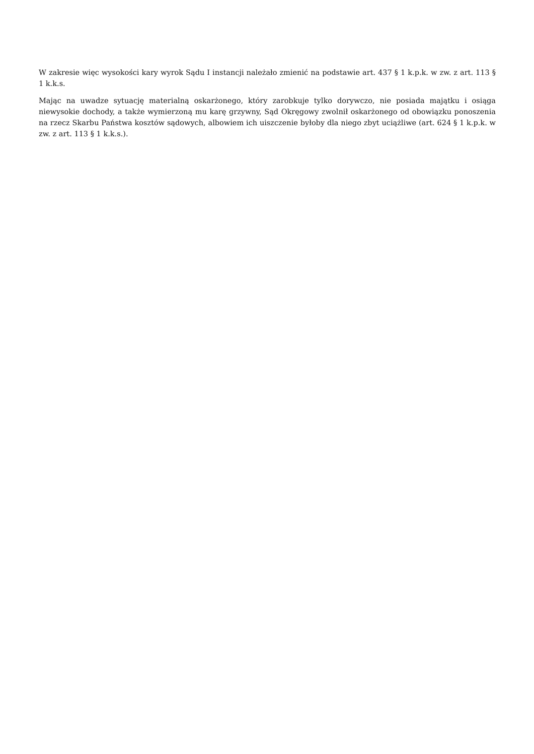W zakresie więc wysokości kary wyrok Sądu I instancji należało zmienić na podstawie art. 437 § 1 k.p.k. w zw. z art. 113 § 1 k.k.s.
Mając na uwadze sytuację materialną oskarżonego, który zarobkuje tylko dorywczo, nie posiada majątku i osiąga niewysokie dochody, a także wymierzoną mu karę grzywny, Sąd Okręgowy zwolnił oskarżonego od obowiązku ponoszenia na rzecz Skarbu Państwa kosztów sądowych, albowiem ich uiszczenie byłoby dla niego zbyt uciążliwe (art. 624 § 1 k.p.k. w zw. z art. 113 § 1 k.k.s.).